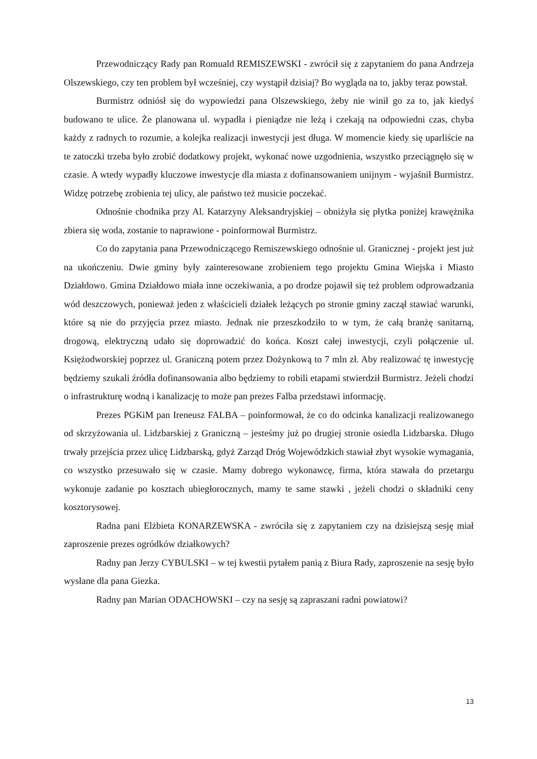Przewodniczący Rady pan Romuald REMISZEWSKI - zwrócił się z zapytaniem do pana Andrzeja Olszewskiego, czy ten problem był wcześniej, czy wystąpił dzisiaj? Bo wygląda na to, jakby teraz powstał.
Burmistrz odniósł się do wypowiedzi pana Olszewskiego, żeby nie winił go za to, jak kiedyś budowano te ulice. Że planowana ul. wypadła i pieniądze nie leżą i czekają na odpowiedni czas, chyba każdy z radnych to rozumie, a kolejka realizacji inwestycji jest długa. W momencie kiedy się uparliście na te zatoczki trzeba było zrobić dodatkowy projekt, wykonać nowe uzgodnienia, wszystko przeciągnęło się w czasie. A wtedy wypadły kluczowe inwestycje dla miasta z dofinansowaniem unijnym - wyjaśnił Burmistrz. Widzę potrzebę zrobienia tej ulicy, ale państwo też musicie poczekać.
Odnośnie chodnika przy Al. Katarzyny Aleksandryjskiej – obniżyła się płytka poniżej krawężnika zbiera się woda, zostanie to naprawione - poinformował Burmistrz.
Co do zapytania pana Przewodniczącego Remiszewskiego odnośnie ul. Granicznej - projekt jest już na ukończeniu. Dwie gminy były zainteresowane zrobieniem tego projektu Gmina Wiejska i Miasto Działdowo. Gmina Działdowo miała inne oczekiwania, a po drodze pojawił się też problem odprowadzania wód deszczowych, ponieważ jeden z właścicieli działek leżących po stronie gminy zaczął stawiać warunki, które są nie do przyjęcia przez miasto. Jednak nie przeszkodziło to w tym, że całą branżę sanitarną, drogową, elektryczną udało się doprowadzić do końca. Koszt całej inwestycji, czyli połączenie ul. Księżodworskiej poprzez ul. Graniczną potem przez Dożynkową to 7 mln zł. Aby realizować tę inwestycję będziemy szukali źródła dofinansowania albo będziemy to robili etapami stwierdził Burmistrz. Jeżeli chodzi o infrastrukturę wodną i kanalizację to może pan prezes Falba przedstawi informację.
Prezes PGKiM pan Ireneusz FALBA – poinformował, że co do odcinka kanalizacji realizowanego od skrzyżowania ul. Lidzbarskiej z Graniczną – jesteśmy już po drugiej stronie osiedla Lidzbarska. Długo trwały przejścia przez ulicę Lidzbarską, gdyż Zarząd Dróg Wojewódzkich stawiał zbyt wysokie wymagania, co wszystko przesuwało się w czasie. Mamy dobrego wykonawcę, firma, która stawała do przetargu wykonuje zadanie po kosztach ubiegłorocznych, mamy te same stawki , jeżeli chodzi o składniki ceny kosztorysowej.
Radna pani Elżbieta KONARZEWSKA - zwróciła się z zapytaniem czy na dzisiejszą sesję miał zaproszenie prezes ogródków działkowych?
Radny pan Jerzy CYBULSKI – w tej kwestii pytałem panią z Biura Rady, zaproszenie na sesję było wysłane dla pana Giezka.
Radny pan Marian ODACHOWSKI – czy na sesję są zapraszani radni powiatowi?
13